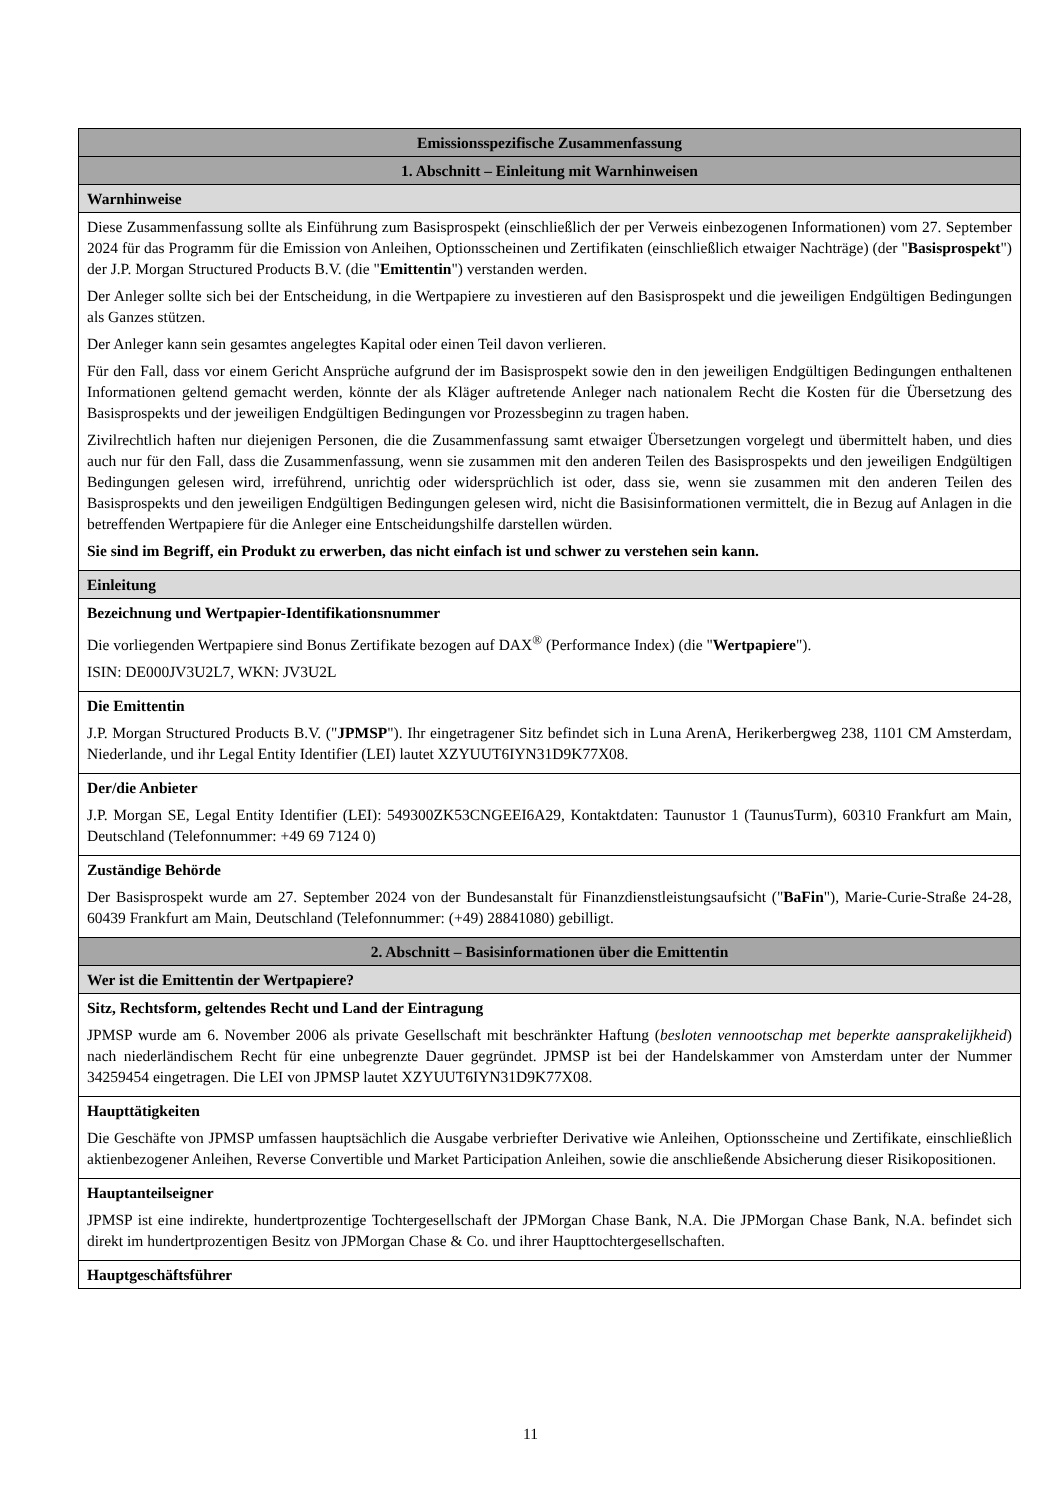| Emissionsspezifische Zusammenfassung |
| --- |
| 1. Abschnitt – Einleitung mit Warnhinweisen |
| Warnhinweise |
| Diese Zusammenfassung sollte als Einführung zum Basisprospekt (einschließlich der per Verweis einbezogenen Informationen) vom 27. September 2024 für das Programm für die Emission von Anleihen, Optionsscheinen und Zertifikaten (einschließlich etwaiger Nachträge) (der " Basisprospekt ") der J.P. Morgan Structured Products B.V. (die " Emittentin ") verstanden werden. Der Anleger sollte sich bei der Entscheidung, in die Wertpapiere zu investieren auf den Basisprospekt und die jeweiligen Endgültigen Bedingungen als Ganzes stützen. Der Anleger kann sein gesamtes angelegtes Kapital oder einen Teil davon verlieren. Für den Fall, dass vor einem Gericht Ansprüche aufgrund der im Basisprospekt sowie den in den jeweiligen Endgültigen Bedingungen enthaltenen Informationen geltend gemacht werden, könnte der als Kläger auftretende Anleger nach nationalem Recht die Kosten für die Übersetzung des Basisprospekts und der jeweiligen Endgültigen Bedingungen vor Prozessbeginn zu tragen haben. Zivilrechtlich haften nur diejenigen Personen, die die Zusammenfassung samt etwaiger Übersetzungen vorgelegt und übermittelt haben, und dies auch nur für den Fall, dass die Zusammenfassung, wenn sie zusammen mit den anderen Teilen des Basisprospekts und den jeweiligen Endgültigen Bedingungen gelesen wird, irreführend, unrichtig oder widersprüchlich ist oder, dass sie, wenn sie zusammen mit den anderen Teilen des Basisprospekts und den jeweiligen Endgültigen Bedingungen gelesen wird, nicht die Basisinformationen vermittelt, die in Bezug auf Anlagen in die betreffenden Wertpapiere für die Anleger eine Entscheidungshilfe darstellen würden. Sie sind im Begriff, ein Produkt zu erwerben, das nicht einfach ist und schwer zu verstehen sein kann. |
| Einleitung |
| Bezeichnung und Wertpapier-Identifikationsnummer Die vorliegenden Wertpapiere sind Bonus Zertifikate bezogen auf DAX<sup>®</sup> (Performance Index) (die " Wertpapiere "). ISIN: DE000JV3U2L7, WKN: JV3U2L |
| Die Emittentin J.P. Morgan Structured Products B.V. (" JPMSP "). Ihr eingetragener Sitz befindet sich in Luna ArenA, Herikerbergweg 238, 1101 CM Amsterdam, Niederlande, und ihr Legal Entity Identifier (LEI) lautet XZYUUT6IYN31D9K77X08. |
| Der/die Anbieter J.P. Morgan SE, Legal Entity Identifier (LEI): 549300ZK53CNGEEI6A29, Kontaktdaten: Taunustor 1 (TaunusTurm), 60310 Frankfurt am Main, Deutschland (Telefonnummer: +49 69 7124 0) |
| Zuständige Behörde Der Basisprospekt wurde am 27. September 2024 von der Bundesanstalt für Finanzdienstleistungsaufsicht (" BaFin "), Marie-Curie-Straße 24-28, 60439 Frankfurt am Main, Deutschland (Telefonnummer: (+49) 28841080) gebilligt. |
| 2. Abschnitt – Basisinformationen über die Emittentin |
| Wer ist die Emittentin der Wertpapiere? |
| Sitz, Rechtsform, geltendes Recht und Land der Eintragung JPMSP wurde am 6. November 2006 als private Gesellschaft mit beschränkter Haftung ( besloten vennootschap met beperkte aansprakelijkheid ) nach niederländischem Recht für eine unbegrenzte Dauer gegründet. JPMSP ist bei der Handelskammer von Amsterdam unter der Nummer 34259454 eingetragen. Die LEI von JPMSP lautet XZYUUT6IYN31D9K77X08. |
| Haupttätigkeiten Die Geschäfte von JPMSP umfassen hauptsächlich die Ausgabe verbriefter Derivative wie Anleihen, Optionsscheine und Zertifikate, einschließlich aktienbezogener Anleihen, Reverse Convertible und Market Participation Anleihen, sowie die anschließende Absicherung dieser Risikopositionen. |
| Hauptanteilseigner JPMSP ist eine indirekte, hundertprozentige Tochtergesellschaft der JPMorgan Chase Bank, N.A. Die JPMorgan Chase Bank, N.A. befindet sich direkt im hundertprozentigen Besitz von JPMorgan Chase & Co. und ihrer Haupttochtergesellschaften. |
| Hauptgeschäftsführer |
11